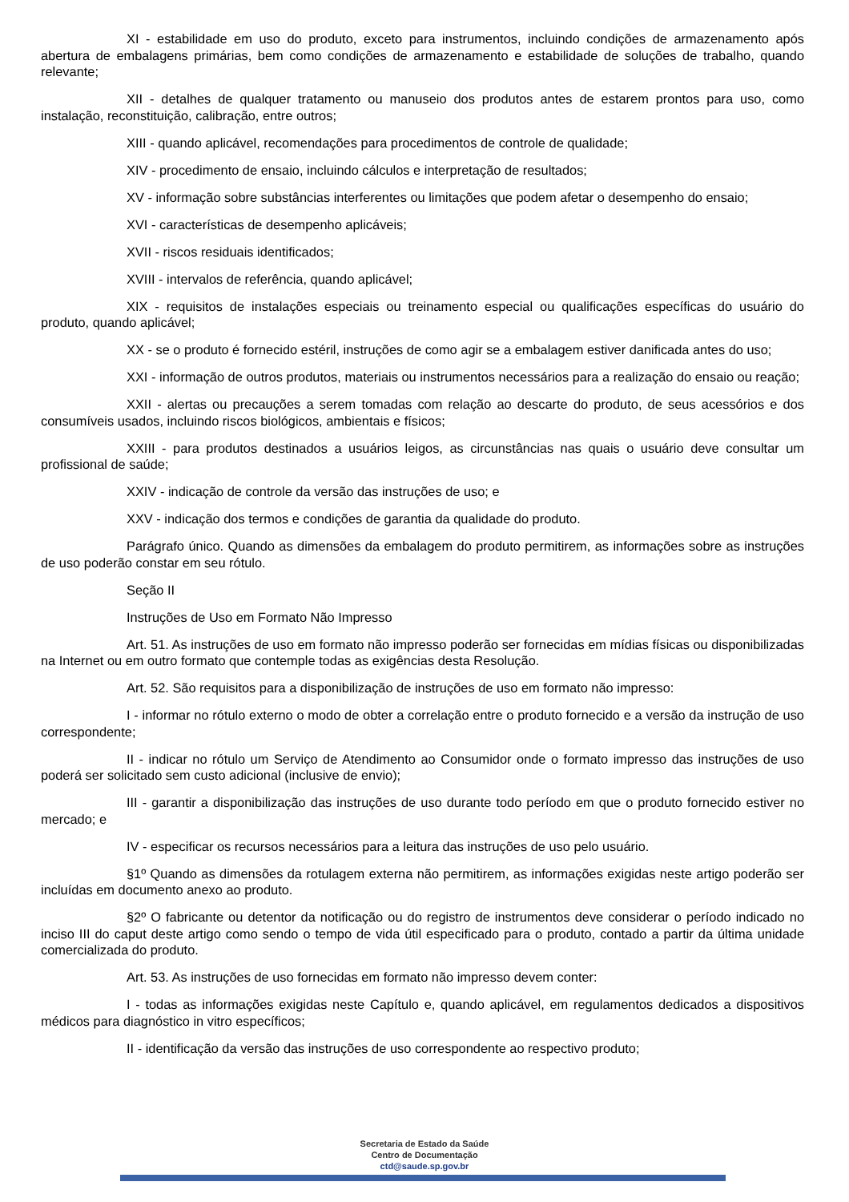XI - estabilidade em uso do produto, exceto para instrumentos, incluindo condições de armazenamento após abertura de embalagens primárias, bem como condições de armazenamento e estabilidade de soluções de trabalho, quando relevante;
XII - detalhes de qualquer tratamento ou manuseio dos produtos antes de estarem prontos para uso, como instalação, reconstituição, calibração, entre outros;
XIII - quando aplicável, recomendações para procedimentos de controle de qualidade;
XIV - procedimento de ensaio, incluindo cálculos e interpretação de resultados;
XV - informação sobre substâncias interferentes ou limitações que podem afetar o desempenho do ensaio;
XVI - características de desempenho aplicáveis;
XVII - riscos residuais identificados;
XVIII - intervalos de referência, quando aplicável;
XIX - requisitos de instalações especiais ou treinamento especial ou qualificações específicas do usuário do produto, quando aplicável;
XX - se o produto é fornecido estéril, instruções de como agir se a embalagem estiver danificada antes do uso;
XXI - informação de outros produtos, materiais ou instrumentos necessários para a realização do ensaio ou reação;
XXII - alertas ou precauções a serem tomadas com relação ao descarte do produto, de seus acessórios e dos consumíveis usados, incluindo riscos biológicos, ambientais e físicos;
XXIII - para produtos destinados a usuários leigos, as circunstâncias nas quais o usuário deve consultar um profissional de saúde;
XXIV - indicação de controle da versão das instruções de uso; e
XXV - indicação dos termos e condições de garantia da qualidade do produto.
Parágrafo único. Quando as dimensões da embalagem do produto permitirem, as informações sobre as instruções de uso poderão constar em seu rótulo.
Seção II
Instruções de Uso em Formato Não Impresso
Art. 51. As instruções de uso em formato não impresso poderão ser fornecidas em mídias físicas ou disponibilizadas na Internet ou em outro formato que contemple todas as exigências desta Resolução.
Art. 52. São requisitos para a disponibilização de instruções de uso em formato não impresso:
I - informar no rótulo externo o modo de obter a correlação entre o produto fornecido e a versão da instrução de uso correspondente;
II - indicar no rótulo um Serviço de Atendimento ao Consumidor onde o formato impresso das instruções de uso poderá ser solicitado sem custo adicional (inclusive de envio);
III - garantir a disponibilização das instruções de uso durante todo período em que o produto fornecido estiver no mercado; e
IV - especificar os recursos necessários para a leitura das instruções de uso pelo usuário.
§1º Quando as dimensões da rotulagem externa não permitirem, as informações exigidas neste artigo poderão ser incluídas em documento anexo ao produto.
§2º O fabricante ou detentor da notificação ou do registro de instrumentos deve considerar o período indicado no inciso III do caput deste artigo como sendo o tempo de vida útil especificado para o produto, contado a partir da última unidade comercializada do produto.
Art. 53. As instruções de uso fornecidas em formato não impresso devem conter:
I - todas as informações exigidas neste Capítulo e, quando aplicável, em regulamentos dedicados a dispositivos médicos para diagnóstico in vitro específicos;
II - identificação da versão das instruções de uso correspondente ao respectivo produto;
Secretaria de Estado da Saúde
Centro de Documentação
ctd@saude.sp.gov.br